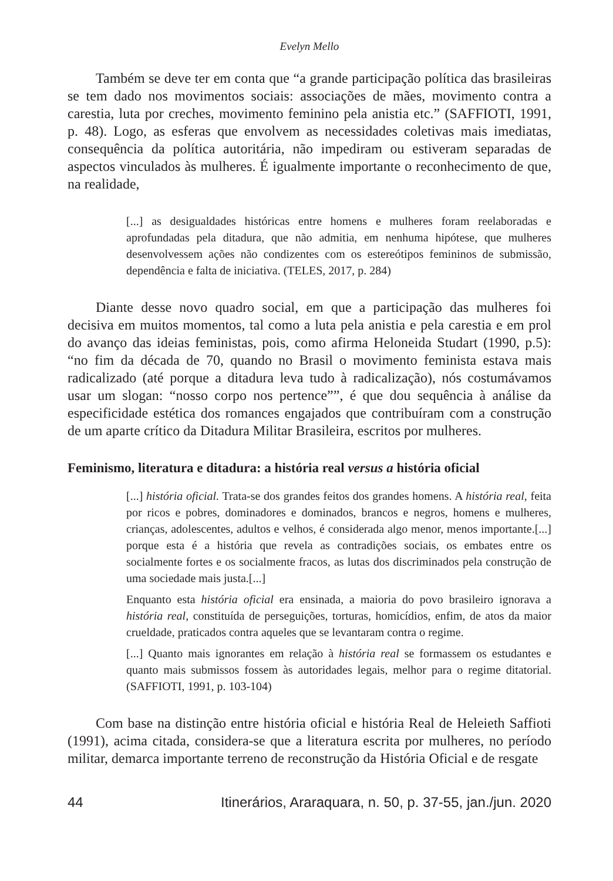Evelyn Mello
Também se deve ter em conta que “a grande participação política das brasileiras se tem dado nos movimentos sociais: associações de mães, movimento contra a carestia, luta por creches, movimento feminino pela anistia etc.” (SAFFIOTI, 1991, p. 48). Logo, as esferas que envolvem as necessidades coletivas mais imediatas, consequência da política autoritária, não impediram ou estiveram separadas de aspectos vinculados às mulheres. É igualmente importante o reconhecimento de que, na realidade,
[...] as desigualdades históricas entre homens e mulheres foram reelaboradas e aprofundadas pela ditadura, que não admitia, em nenhuma hipótese, que mulheres desenvolvessem ações não condizentes com os estereótipos femininos de submissão, dependência e falta de iniciativa. (TELES, 2017, p. 284)
Diante desse novo quadro social, em que a participação das mulheres foi decisiva em muitos momentos, tal como a luta pela anistia e pela carestia e em prol do avanço das ideias feministas, pois, como afirma Heloneida Studart (1990, p.5): “no fim da década de 70, quando no Brasil o movimento feminista estava mais radicalizado (até porque a ditadura leva tudo à radicalização), nós costumávamos usar um slogan: “nosso corpo nos pertence””, é que dou sequência à análise da especificidade estética dos romances engajados que contribuíram com a construção de um aparte crítico da Ditadura Militar Brasileira, escritos por mulheres.
Feminismo, literatura e ditadura: a história real versus a história oficial
[...] história oficial. Trata-se dos grandes feitos dos grandes homens. A história real, feita por ricos e pobres, dominadores e dominados, brancos e negros, homens e mulheres, crianças, adolescentes, adultos e velhos, é considerada algo menor, menos importante.[...] porque esta é a história que revela as contradições sociais, os embates entre os socialmente fortes e os socialmente fracos, as lutas dos discriminados pela construção de uma sociedade mais justa.[...]
Enquanto esta história oficial era ensinada, a maioria do povo brasileiro ignorava a história real, constituída de perseguições, torturas, homicídios, enfim, de atos da maior crueldade, praticados contra aqueles que se levantaram contra o regime.
[...] Quanto mais ignorantes em relação à história real se formassem os estudantes e quanto mais submissos fossem às autoridades legais, melhor para o regime ditatorial. (SAFFIOTI, 1991, p. 103-104)
Com base na distinção entre história oficial e história Real de Heleieth Saffioti (1991), acima citada, considera-se que a literatura escrita por mulheres, no período militar, demarca importante terreno de reconstrução da História Oficial e de resgate
44 Itinerários, Araraquara, n. 50, p. 37-55, jan./jun. 2020